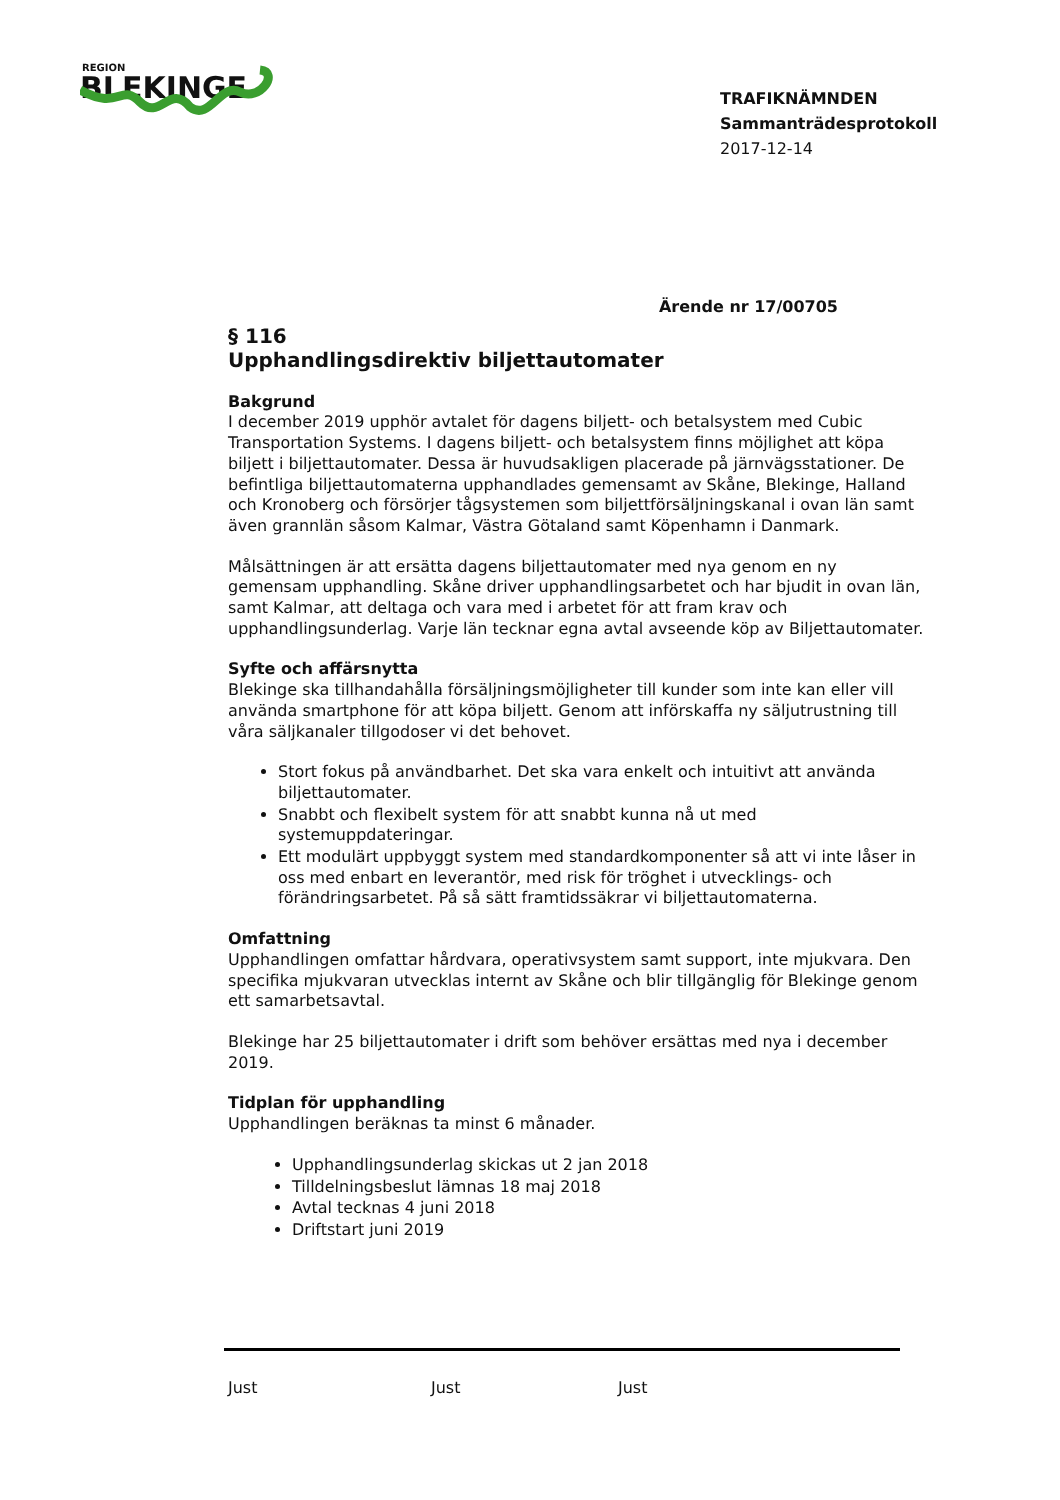REGION
BLEKINGE
TRAFIKNÄMNDEN
Sammanträdesprotokoll
2017-12-14
Ärende nr 17/00705
§ 116
Upphandlingsdirektiv biljettautomater
Bakgrund
I december 2019 upphör avtalet för dagens biljett- och betalsystem med Cubic Transportation Systems. I dagens biljett- och betalsystem finns möjlighet att köpa biljett i biljettautomater. Dessa är huvudsakligen placerade på järnvägsstationer. De befintliga biljettautomaterna upphandlades gemensamt av Skåne, Blekinge, Halland och Kronoberg och försörjer tågsystemen som biljettförsäljningskanal i ovan län samt även grannlän såsom Kalmar, Västra Götaland samt Köpenhamn i Danmark.
Målsättningen är att ersätta dagens biljettautomater med nya genom en ny gemensam upphandling. Skåne driver upphandlingsarbetet och har bjudit in ovan län, samt Kalmar, att deltaga och vara med i arbetet för att fram krav och upphandlingsunderlag. Varje län tecknar egna avtal avseende köp av Biljettautomater.
Syfte och affärsnytta
Blekinge ska tillhandahålla försäljningsmöjligheter till kunder som inte kan eller vill använda smartphone för att köpa biljett. Genom att införskaffa ny säljutrustning till våra säljkanaler tillgodoser vi det behovet.
Stort fokus på användbarhet. Det ska vara enkelt och intuitivt att använda biljettautomater.
Snabbt och flexibelt system för att snabbt kunna nå ut med systemuppdateringar.
Ett modulärt uppbyggt system med standardkomponenter så att vi inte låser in oss med enbart en leverantör, med risk för tröghet i utvecklings- och förändringsarbetet. På så sätt framtidssäkrar vi biljettautomaterna.
Omfattning
Upphandlingen omfattar hårdvara, operativsystem samt support, inte mjukvara. Den specifika mjukvaran utvecklas internt av Skåne och blir tillgänglig för Blekinge genom ett samarbetsavtal.
Blekinge har 25 biljettautomater i drift som behöver ersättas med nya i december 2019.
Tidplan för upphandling
Upphandlingen beräknas ta minst 6 månader.
Upphandlingsunderlag skickas ut 2 jan 2018
Tilldelningsbeslut lämnas 18 maj 2018
Avtal tecknas 4 juni 2018
Driftstart juni 2019
Just Just Just